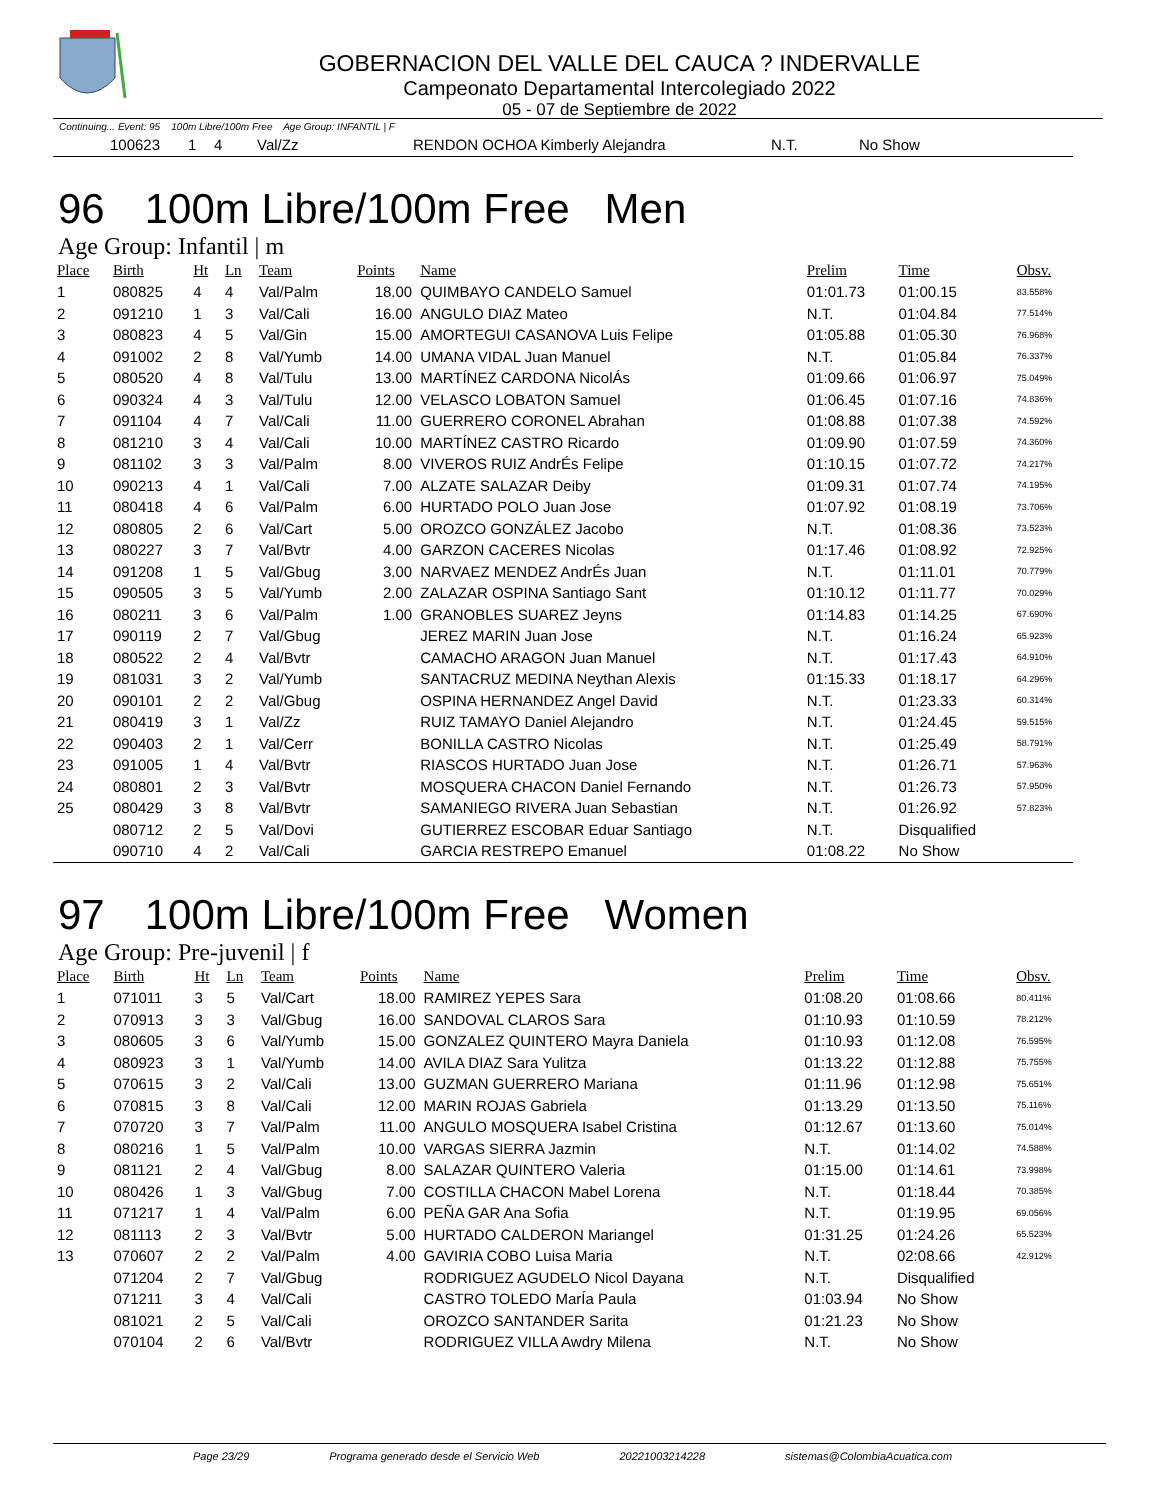GOBERNACION DEL VALLE DEL CAUCA ? INDERVALLE
Campeonato Departamental Intercolegiado 2022
05 - 07 de Septiembre de 2022
Continuing... Event: 95 100m Libre/100m Free Age Group: INFANTIL | F
| | 100623 | 1 | 4 | Val/Zz | | RENDON OCHOA Kimberly Alejandra | N.T. | No Show |
96 100m Libre/100m Free Men
Age Group: Infantil | m
| Place | Birth | Ht | Ln | Team | Points | Name | Prelim | Time | Obsv. |
| --- | --- | --- | --- | --- | --- | --- | --- | --- | --- |
| 1 | 080825 | 4 | 4 | Val/Palm | 18.00 | QUIMBAYO CANDELO Samuel | 01:01.73 | 01:00.15 | 83.558% |
| 2 | 091210 | 1 | 3 | Val/Cali | 16.00 | ANGULO DIAZ Mateo | N.T. | 01:04.84 | 77.514% |
| 3 | 080823 | 4 | 5 | Val/Gin | 15.00 | AMORTEGUI CASANOVA Luis Felipe | 01:05.88 | 01:05.30 | 76.968% |
| 4 | 091002 | 2 | 8 | Val/Yumb | 14.00 | UMANA VIDAL Juan Manuel | N.T. | 01:05.84 | 76.337% |
| 5 | 080520 | 4 | 8 | Val/Tulu | 13.00 | MARTÍNEZ CARDONA NicolÁs | 01:09.66 | 01:06.97 | 75.049% |
| 6 | 090324 | 4 | 3 | Val/Tulu | 12.00 | VELASCO LOBATON Samuel | 01:06.45 | 01:07.16 | 74.836% |
| 7 | 091104 | 4 | 7 | Val/Cali | 11.00 | GUERRERO CORONEL Abrahan | 01:08.88 | 01:07.38 | 74.592% |
| 8 | 081210 | 3 | 4 | Val/Cali | 10.00 | MARTÍNEZ CASTRO Ricardo | 01:09.90 | 01:07.59 | 74.360% |
| 9 | 081102 | 3 | 3 | Val/Palm | 8.00 | VIVEROS RUIZ AndrÉs Felipe | 01:10.15 | 01:07.72 | 74.217% |
| 10 | 090213 | 4 | 1 | Val/Cali | 7.00 | ALZATE SALAZAR Deiby | 01:09.31 | 01:07.74 | 74.195% |
| 11 | 080418 | 4 | 6 | Val/Palm | 6.00 | HURTADO POLO Juan Jose | 01:07.92 | 01:08.19 | 73.706% |
| 12 | 080805 | 2 | 6 | Val/Cart | 5.00 | OROZCO GONZÁLEZ Jacobo | N.T. | 01:08.36 | 73.523% |
| 13 | 080227 | 3 | 7 | Val/Bvtr | 4.00 | GARZON CACERES Nicolas | 01:17.46 | 01:08.92 | 72.925% |
| 14 | 091208 | 1 | 5 | Val/Gbug | 3.00 | NARVAEZ MENDEZ AndrÉs Juan | N.T. | 01:11.01 | 70.779% |
| 15 | 090505 | 3 | 5 | Val/Yumb | 2.00 | ZALAZAR OSPINA Santiago Sant | 01:10.12 | 01:11.77 | 70.029% |
| 16 | 080211 | 3 | 6 | Val/Palm | 1.00 | GRANOBLES SUAREZ Jeyns | 01:14.83 | 01:14.25 | 67.690% |
| 17 | 090119 | 2 | 7 | Val/Gbug | | JEREZ MARIN Juan Jose | N.T. | 01:16.24 | 65.923% |
| 18 | 080522 | 2 | 4 | Val/Bvtr | | CAMACHO ARAGON Juan Manuel | N.T. | 01:17.43 | 64.910% |
| 19 | 081031 | 3 | 2 | Val/Yumb | | SANTACRUZ MEDINA Neythan Alexis | 01:15.33 | 01:18.17 | 64.296% |
| 20 | 090101 | 2 | 2 | Val/Gbug | | OSPINA HERNANDEZ Angel David | N.T. | 01:23.33 | 60.314% |
| 21 | 080419 | 3 | 1 | Val/Zz | | RUIZ TAMAYO Daniel Alejandro | N.T. | 01:24.45 | 59.515% |
| 22 | 090403 | 2 | 1 | Val/Cerr | | BONILLA CASTRO Nicolas | N.T. | 01:25.49 | 58.791% |
| 23 | 091005 | 1 | 4 | Val/Bvtr | | RIASCOS HURTADO Juan Jose | N.T. | 01:26.71 | 57.963% |
| 24 | 080801 | 2 | 3 | Val/Bvtr | | MOSQUERA CHACON Daniel Fernando | N.T. | 01:26.73 | 57.950% |
| 25 | 080429 | 3 | 8 | Val/Bvtr | | SAMANIEGO RIVERA Juan Sebastian | N.T. | 01:26.92 | 57.823% |
| | 080712 | 2 | 5 | Val/Dovi | | GUTIERREZ ESCOBAR Eduar Santiago | N.T. | Disqualified | |
| | 090710 | 4 | 2 | Val/Cali | | GARCIA RESTREPO Emanuel | 01:08.22 | No Show | |
97 100m Libre/100m Free Women
Age Group: Pre-juvenil | f
| Place | Birth | Ht | Ln | Team | Points | Name | Prelim | Time | Obsv. |
| --- | --- | --- | --- | --- | --- | --- | --- | --- | --- |
| 1 | 071011 | 3 | 5 | Val/Cart | 18.00 | RAMIREZ YEPES Sara | 01:08.20 | 01:08.66 | 80.411% |
| 2 | 070913 | 3 | 3 | Val/Gbug | 16.00 | SANDOVAL CLAROS Sara | 01:10.93 | 01:10.59 | 78.212% |
| 3 | 080605 | 3 | 6 | Val/Yumb | 15.00 | GONZALEZ QUINTERO Mayra Daniela | 01:10.93 | 01:12.08 | 76.595% |
| 4 | 080923 | 3 | 1 | Val/Yumb | 14.00 | AVILA DIAZ Sara Yulitza | 01:13.22 | 01:12.88 | 75.755% |
| 5 | 070615 | 3 | 2 | Val/Cali | 13.00 | GUZMAN GUERRERO Mariana | 01:11.96 | 01:12.98 | 75.651% |
| 6 | 070815 | 3 | 8 | Val/Cali | 12.00 | MARIN ROJAS Gabriela | 01:13.29 | 01:13.50 | 75.116% |
| 7 | 070720 | 3 | 7 | Val/Palm | 11.00 | ANGULO MOSQUERA Isabel Cristina | 01:12.67 | 01:13.60 | 75.014% |
| 8 | 080216 | 1 | 5 | Val/Palm | 10.00 | VARGAS SIERRA Jazmin | N.T. | 01:14.02 | 74.588% |
| 9 | 081121 | 2 | 4 | Val/Gbug | 8.00 | SALAZAR QUINTERO Valeria | 01:15.00 | 01:14.61 | 73.998% |
| 10 | 080426 | 1 | 3 | Val/Gbug | 7.00 | COSTILLA CHACON Mabel Lorena | N.T. | 01:18.44 | 70.385% |
| 11 | 071217 | 1 | 4 | Val/Palm | 6.00 | PEÑA GAR Ana Sofia | N.T. | 01:19.95 | 69.056% |
| 12 | 081113 | 2 | 3 | Val/Bvtr | 5.00 | HURTADO CALDERON Mariangel | 01:31.25 | 01:24.26 | 65.523% |
| 13 | 070607 | 2 | 2 | Val/Palm | 4.00 | GAVIRIA COBO Luisa Maria | N.T. | 02:08.66 | 42.912% |
| | 071204 | 2 | 7 | Val/Gbug | | RODRIGUEZ AGUDELO Nicol Dayana | N.T. | Disqualified | |
| | 071211 | 3 | 4 | Val/Cali | | CASTRO TOLEDO MarÍa Paula | 01:03.94 | No Show | |
| | 081021 | 2 | 5 | Val/Cali | | OROZCO SANTANDER Sarita | 01:21.23 | No Show | |
| | 070104 | 2 | 6 | Val/Bvtr | | RODRIGUEZ VILLA Awdry Milena | N.T. | No Show | |
Page 23/29 Programa generado desde el Servicio Web 20221003214228 sistemas@ColombiaAcuatica.com